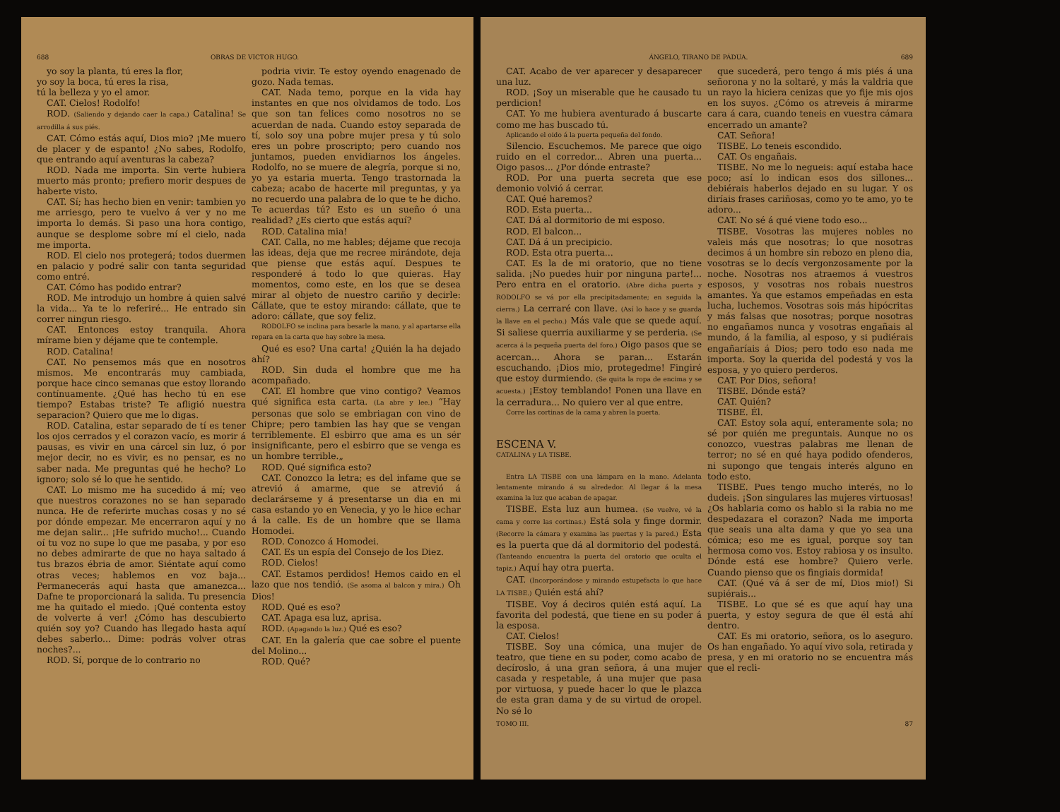688 OBRAS DE VICTOR HUGO.
yo soy la planta, tú eres la flor,
yo soy la boca, tú eres la risa,
tú la belleza y yo el amor.
CAT. Cielos! Rodolfo!
ROD. (Saliendo y dejando caer la capa.) Catalina! Se arrodilla á sus piés.
CAT. Cómo estás aquí, Dios mio? ¡Me muero de placer y de espanto! ¿No sabes, Rodolfo, que entrando aquí aventuras la cabeza?
ROD. Nada me importa. Sin verte hubiera muerto más pronto; prefiero morir despues de haberte visto.
CAT. Sí; has hecho bien en venir: tambien yo me arriesgo, pero te vuelvo á ver y no me importa lo demás. Si paso una hora contigo, aunque se desplome sobre mí el cielo, nada me importa.
ROD. El cielo nos protegerá; todos duermen en palacio y podré salir con tanta seguridad como entré.
CAT. Cómo has podido entrar?
ROD. Me introdujo un hombre á quien salvé la vida... Ya te lo referiré... He entrado sin correr ningun riesgo.
CAT. Entonces estoy tranquila. Ahora mírame bien y déjame que te contemple.
ROD. Catalina!
CAT. No pensemos más que en nosotros mismos. Me encontrarás muy cambiada, porque hace cinco semanas que estoy llorando contínuamente. ¿Qué has hecho tú en ese tiempo? Estabas triste? Te afligió nuestra separacion? Quiero que me lo digas.
ROD. Catalina, estar separado de tí es tener los ojos cerrados y el corazon vacío, es morir á pausas, es vivir en una cárcel sin luz, ó por mejor decir, no es vivir, es no pensar, es no saber nada. Me preguntas qué he hecho? Lo ignoro; solo sé lo que he sentido.
CAT. Lo mismo me ha sucedido á mí; veo que nuestros corazones no se han separado nunca. He de referirte muchas cosas y no sé por dónde empezar. Me encerraron aquí y no me dejan salir... ¡He sufrido mucho!... Cuando oí tu voz no supe lo que me pasaba, y por eso no debes admirarte de que no haya saltado á tus brazos ébria de amor. Siéntate aquí como otras veces; hablemos en voz baja... Permanecerás aquí hasta que amanezca... Dafne te proporcionará la salida. Tu presencia me ha quitado el miedo. ¡Qué contenta estoy de volverte á ver! ¿Cómo has descubierto quién soy yo? Cuando has llegado hasta aquí debes saberlo... Dime: podrás volver otras noches?...
ROD. Sí, porque de lo contrario no
podria vivir. Te estoy oyendo enagenado de gozo. Nada temas.
CAT. Nada temo, porque en la vida hay instantes en que nos olvidamos de todo. Los que son tan felices como nosotros no se acuerdan de nada. Cuando estoy separada de tí, solo soy una pobre mujer presa y tú solo eres un pobre proscripto; pero cuando nos juntamos, pueden envidiarnos los ángeles. Rodolfo, no se muere de alegría, porque si no, yo ya estaria muerta. Tengo trastornada la cabeza; acabo de hacerte mil preguntas, y ya no recuerdo una palabra de lo que te he dicho. Te acuerdas tú? Esto es un sueño ó una realidad? ¿Es cierto que estás aquí?
ROD. Catalina mia!
CAT. Calla, no me hables; déjame que recoja las ideas, deja que me recree mirándote, deja que piense que estás aquí. Despues te responderé á todo lo que quieras. Hay momentos, como este, en los que se desea mirar al objeto de nuestro cariño y decirle: Cállate, que te estoy mirando: cállate, que te adoro: cállate, que soy feliz.
RODOLFO se inclina para besarle la mano, y al apartarse ella repara en la carta que hay sobre la mesa.
Qué es eso? Una carta! ¿Quién la ha dejado ahí?
ROD. Sin duda el hombre que me ha acompañado.
CAT. El hombre que vino contigo? Veamos qué significa esta carta. (La abre y lee.) “Hay personas que solo se embriagan con vino de Chipre; pero tambien las hay que se vengan terriblemente. El esbirro que ama es un sér insignificante, pero el esbirro que se venga es un hombre terrible.„
ROD. Qué significa esto?
CAT. Conozco la letra; es del infame que se atrevió á amarme, que se atrevió á declarárseme y á presentarse un dia en mi casa estando yo en Venecia, y yo le hice echar á la calle. Es de un hombre que se llama Homodei.
ROD. Conozco á Homodei.
CAT. Es un espía del Consejo de los Diez.
ROD. Cielos!
CAT. Estamos perdidos! Hemos caido en el lazo que nos tendió. (Se asoma al balcon y mira.) Oh Dios!
ROD. Qué es eso?
CAT. Apaga esa luz, aprisa.
ROD. (Apagando la luz.) Qué es eso?
CAT. En la galería que cae sobre el puente del Molino...
ROD. Qué?
ÁNGELO, TIRANO DE PÁDUA. 689
CAT. Acabo de ver aparecer y desaparecer una luz.
ROD. ¡Soy un miserable que he causado tu perdicion!
CAT. Yo me hubiera aventurado á buscarte como me has buscado tú.
Aplicando el oido á la puerta pequeña del fondo.
Silencio. Escuchemos. Me parece que oigo ruido en el corredor... Abren una puerta... Oigo pasos... ¿Por dónde entraste?
ROD. Por una puerta secreta que ese demonio volvió á cerrar.
CAT. Qué haremos?
ROD. Esta puerta...
CAT. Dá al dormitorio de mi esposo.
ROD. El balcon...
CAT. Dá á un precipicio.
ROD. Esta otra puerta...
CAT. Es la de mi oratorio, que no tiene salida. ¡No puedes huir por ninguna parte!... Pero entra en el oratorio. (Abre dicha puerta y RODOLFO se vá por ella precipitadamente; en seguida la cierra.) La cerraré con llave. (Así lo hace y se guarda la llave en el pecho.) Más vale que se quede aquí. Si saliese querria auxiliarme y se perderia. (Se acerca á la pequeña puerta del foro.) Oigo pasos que se acercan... Ahora se paran... Estarán escuchando. ¡Dios mio, protegedme! Fingiré que estoy durmiendo. (Se quita la ropa de encima y se acuesta.) ¡Estoy temblando! Ponen una llave en la cerradura... No quiero ver al que entre.
Corre las cortinas de la cama y abren la puerta.
ESCENA V.
CATALINA y LA TISBE.
Entra LA TISBE con una lámpara en la mano. Adelanta lentamente mirando á su alrededor. Al llegar á la mesa examina la luz que acaban de apagar.
TISBE. Esta luz aun humea. (Se vuelve, vé la cama y corre las cortinas.) Está sola y finge dormir. (Recorre la cámara y examina las puertas y la pared.) Esta es la puerta que dá al dormitorio del podestá. (Tanteando encuentra la puerta del oratorio que oculta el tapiz.) Aquí hay otra puerta.
CAT. (Incorporándose y mirando estupefacta lo que hace LA TISBE.) Quién está ahí?
TISBE. Voy á deciros quién está aquí. La favorita del podestá, que tiene en su poder á la esposa.
CAT. Cielos!
TISBE. Soy una cómica, una mujer de teatro, que tiene en su poder, como acabo de decíroslo, á una gran señora, á una mujer casada y respetable, á una mujer que pasa por virtuosa, y puede hacer lo que le plazca de esta gran dama y de su virtud de oropel. No sé lo
que sucederá, pero tengo á mis piés á una señorona y no la soltaré, y más la valdria que un rayo la hiciera cenizas que yo fije mis ojos en los suyos. ¿Cómo os atreveis á mirarme cara á cara, cuando teneis en vuestra cámara encerrado un amante?
CAT. Señora!
TISBE. Lo teneis escondido.
CAT. Os engañais.
TISBE. No me lo negueis: aquí estaba hace poco; así lo indican esos dos sillones... debiérais haberlos dejado en su lugar. Y os diríais frases cariñosas, como yo te amo, yo te adoro...
CAT. No sé á qué viene todo eso...
TISBE. Vosotras las mujeres nobles no valeis más que nosotras; lo que nosotras decimos á un hombre sin rebozo en pleno dia, vosotras se lo decís vergonzosamente por la noche. Nosotras nos atraemos á vuestros esposos, y vosotras nos robais nuestros amantes. Ya que estamos empeñadas en esta lucha, luchemos. Vosotras sois más hipócritas y más falsas que nosotras; porque nosotras no engañamos nunca y vosotras engañais al mundo, á la familia, al esposo, y si pudiérais engañaríais á Dios; pero todo eso nada me importa. Soy la querida del podestá y vos la esposa, y yo quiero perderos.
CAT. Por Dios, señora!
TISBE. Dónde está?
CAT. Quién?
TISBE. Él.
CAT. Estoy sola aquí, enteramente sola; no sé por quién me preguntais. Aunque no os conozco, vuestras palabras me llenan de terror; no sé en qué haya podido ofenderos, ni supongo que tengais interés alguno en todo esto.
TISBE. Pues tengo mucho interés, no lo dudeis. ¡Son singulares las mujeres virtuosas! ¿Os hablaria como os hablo si la rabia no me despedazara el corazon? Nada me importa que seais una alta dama y que yo sea una cómica; eso me es igual, porque soy tan hermosa como vos. Estoy rabiosa y os insulto. Dónde está ese hombre? Quiero verle. Cuando pienso que os fingiais dormida!
CAT. (Qué vá á ser de mí, Dios mio!) Si supiérais...
TISBE. Lo que sé es que aquí hay una puerta, y estoy segura de que él está ahí dentro.
CAT. Es mi oratorio, señora, os lo aseguro. Os han engañado. Yo aquí vivo sola, retirada y presa, y en mi oratorio no se encuentra más que el recli-
TOMO III. 87